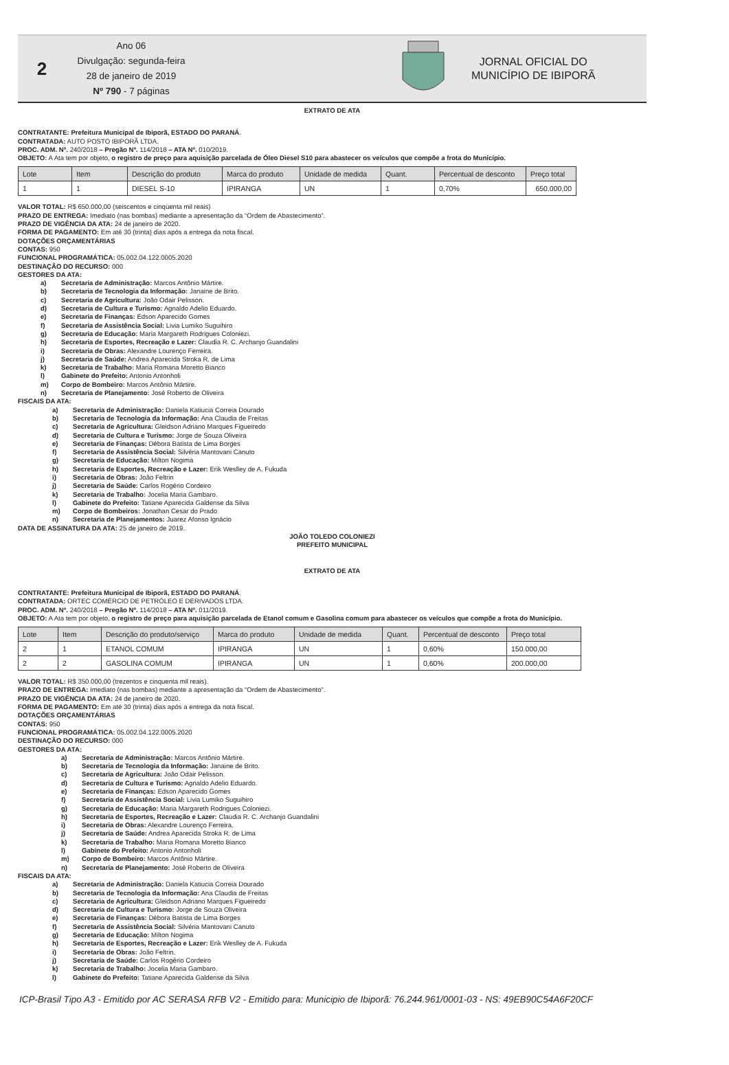2
Ano 06
Divulgação: segunda-feira
28 de janeiro de 2019
Nº 790 - 7 páginas
JORNAL OFICIAL DO
MUNICÍPIO DE IBIPORÃ
EXTRATO DE ATA
CONTRATANTE: Prefeitura Municipal de Ibiporã, ESTADO DO PARANÁ.
CONTRATADA: AUTO POSTO IBIPORÃ LTDA.
PROC. ADM. Nº. 240/2018 – Pregão Nº. 114/2018 – ATA Nº. 010/2019.
OBJETO: A Ata tem por objeto, o registro de preço para aquisição parcelada de Óleo Diesel S10 para abastecer os veículos que compõe a frota do Município.
| Lote | Item | Descrição do produto | Marca do produto | Unidade de medida | Quant. | Percentual de desconto | Preço total |
| --- | --- | --- | --- | --- | --- | --- | --- |
| 1 | 1 | DIESEL S-10 | IPIRANGA | UN | 1 | 0,70% | 650.000,00 |
VALOR TOTAL: R$ 650.000,00 (seiscentos e cinqüenta mil reais)
PRAZO DE ENTREGA: Imediato (nas bombas) mediante a apresentação da “Ordem de Abastecimento”.
PRAZO DE VIGÊNCIA DA ATA: 24 de janeiro de 2020.
FORMA DE PAGAMENTO: Em até 30 (trinta) dias após a entrega da nota fiscal.
DOTAÇÕES ORÇAMENTÁRIAS
CONTAS: 950
FUNCIONAL PROGRAMÁTICA: 05.002.04.122.0005.2020
DESTINAÇÃO DO RECURSO: 000
GESTORES DA ATA:
a) Secretaria de Administração: Marcos Antônio Mártire.
b) Secretaria de Tecnologia da Informação: Janaine de Brito.
c) Secretaria de Agricultura: João Odair Pelisson.
d) Secretaria de Cultura e Turismo: Agnaldo Adelio Eduardo.
e) Secretaria de Finanças: Edson Aparecido Gomes
f) Secretaria de Assistência Social: Livia Lumiko Suguihiro
g) Secretaria de Educação: Maria Margareth Rodrigues Coloniezi.
h) Secretaria de Esportes, Recreação e Lazer: Claudia R. C. Archanjo Guandalini
i) Secretaria de Obras: Alexandre Lourenço Ferreira.
j) Secretaria de Saúde: Andrea Aparecida Stroka R. de Lima
k) Secretaria de Trabalho: Maria Romana Moretto Bianco
l) Gabinete do Prefeito: Antonio Antonholi
m) Corpo de Bombeiro: Marcos Antônio Mártire.
n) Secretaria de Planejamento: José Roberto de Oliveira
FISCAIS DA ATA:
a) Secretaria de Administração: Daniela Katiucia Correia Dourado
b) Secretaria de Tecnologia da Informação: Ana Claudia de Freitas
c) Secretaria de Agricultura: Gleidson Adriano Marques Figueiredo
d) Secretaria de Cultura e Turismo: Jorge de Souza Oliveira
e) Secretaria de Finanças: Débora Batista de Lima Borges
f) Secretaria de Assistência Social: Silvéria Mantovani Canuto
g) Secretaria de Educação: Milton Nogima
h) Secretaria de Esportes, Recreação e Lazer: Erik Weslley de A. Fukuda
i) Secretaria de Obras: João Feltrin
j) Secretaria de Saúde: Carlos Rogério Cordeiro
k) Secretaria de Trabalho: Jocelia Maria Gambaro.
l) Gabinete do Prefeito: Tatiane Aparecida Galdense da Silva
m) Corpo de Bombeiros: Jonathan Cesar do Prado
n) Secretaria de Planejamentos: Juarez Afonso Ignácio
DATA DE ASSINATURA DA ATA: 25 de janeiro de 2019.
JOÃO TOLEDO COLONIEZI
PREFEITO MUNICIPAL
EXTRATO DE ATA
CONTRATANTE: Prefeitura Municipal de Ibiporã, ESTADO DO PARANÁ.
CONTRATADA: ORTEC COMÉRCIO DE PETRÓLEO E DERIVADOS LTDA.
PROC. ADM. Nº. 240/2018 – Pregão Nº. 114/2018 – ATA Nº. 011/2019.
OBJETO: A Ata tem por objeto, o registro de preço para aquisição parcelada de Etanol comum e Gasolina comum para abastecer os veículos que compõe a frota do Município.
| Lote | Item | Descrição do produto/serviço | Marca do produto | Unidade de medida | Quant. | Percentual de desconto | Preço total |
| --- | --- | --- | --- | --- | --- | --- | --- |
| 2 | 1 | ETANOL COMUM | IPIRANGA | UN | 1 | 0,60% | 150.000,00 |
| 2 | 2 | GASOLINA COMUM | IPIRANGA | UN | 1 | 0,60% | 200.000,00 |
VALOR TOTAL: R$ 350.000,00 (trezentos e cinquenta mil reais).
PRAZO DE ENTREGA: Imediato (nas bombas) mediante a apresentação da “Ordem de Abastecimento”.
PRAZO DE VIGÊNCIA DA ATA: 24 de janeiro de 2020.
FORMA DE PAGAMENTO: Em até 30 (trinta) dias após a entrega da nota fiscal.
DOTAÇÕES ORÇAMENTÁRIAS
CONTAS: 950
FUNCIONAL PROGRAMÁTICA: 05.002.04.122.0005.2020
DESTINAÇÃO DO RECURSO: 000
GESTORES DA ATA:
a) Secretaria de Administração: Marcos Antônio Mártire.
b) Secretaria de Tecnologia da Informação: Janaine de Brito.
c) Secretaria de Agricultura: João Odair Pelisson.
d) Secretaria de Cultura e Turismo: Agnaldo Adelio Eduardo.
e) Secretaria de Finanças: Edson Aparecido Gomes
f) Secretaria de Assistência Social: Livia Lumiko Suguihiro
g) Secretaria de Educação: Maria Margareth Rodrigues Coloniezi.
h) Secretaria de Esportes, Recreação e Lazer: Claudia R. C. Archanjo Guandalini
i) Secretaria de Obras: Alexandre Lourenço Ferreira.
j) Secretaria de Saúde: Andrea Aparecida Stroka R. de Lima
k) Secretaria de Trabalho: Maria Romana Moretto Bianco
l) Gabinete do Prefeito: Antonio Antonholi
m) Corpo de Bombeiro: Marcos Antônio Mártire.
n) Secretaria de Planejamento: José Roberto de Oliveira
FISCAIS DA ATA:
a) Secretaria de Administração: Daniela Katiucia Correia Dourado
b) Secretaria de Tecnologia da Informação: Ana Claudia de Freitas
c) Secretaria de Agricultura: Gleidson Adriano Marques Figueiredo
d) Secretaria de Cultura e Turismo: Jorge de Souza Oliveira
e) Secretaria de Finanças: Débora Batista de Lima Borges
f) Secretaria de Assistência Social: Silvéria Mantovani Canuto
g) Secretaria de Educação: Milton Nogima
h) Secretaria de Esportes, Recreação e Lazer: Erik Weslley de A. Fukuda
i) Secretaria de Obras: João Feltrin.
j) Secretaria de Saúde: Carlos Rogério Cordeiro
k) Secretaria de Trabalho: Jocelia Maria Gambaro.
l) Gabinete do Prefeito: Tatiane Aparecida Galdense da Silva
ICP-Brasil Tipo A3 - Emitido por AC SERASA RFB V2 - Emitido para: Municipio de Ibiporã: 76.244.961/0001-03 - NS: 49EB90C54A6F20CF